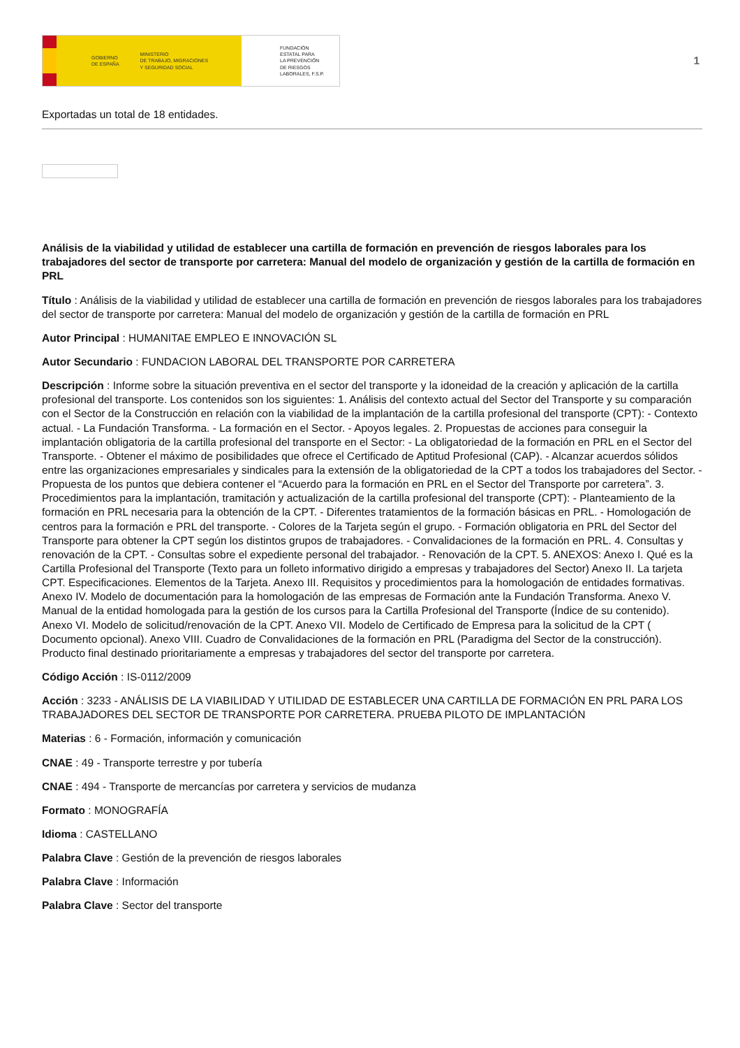GOBIERNO
DE ESPAÑA MINISTERIO
DE TRABAJO, MIGRACIONES
Y SEGURIDAD SOCIAL
FUNDACIÓN
ESTATAL PARA
LA PREVENCIÓN
DE RIESGOS
LABORALES, F.S.P.
1
Exportadas un total de 18 entidades.
Análisis de la viabilidad y utilidad de establecer una cartilla de formación en prevención de riesgos laborales para los trabajadores del sector de transporte por carretera: Manual del modelo de organización y gestión de la cartilla de formación en PRL
Título : Análisis de la viabilidad y utilidad de establecer una cartilla de formación en prevención de riesgos laborales para los trabajadores del sector de transporte por carretera: Manual del modelo de organización y gestión de la cartilla de formación en PRL
Autor Principal : HUMANITAE EMPLEO E INNOVACIÓN SL
Autor Secundario : FUNDACION LABORAL DEL TRANSPORTE POR CARRETERA
Descripción : Informe sobre la situación preventiva en el sector del transporte y la idoneidad de la creación y aplicación de la cartilla profesional del transporte. Los contenidos son los siguientes: 1. Análisis del contexto actual del Sector del Transporte y su comparación con el Sector de la Construcción en relación con la viabilidad de la implantación de la cartilla profesional del transporte (CPT): - Contexto actual. - La Fundación Transforma. - La formación en el Sector. - Apoyos legales. 2. Propuestas de acciones para conseguir la implantación obligatoria de la cartilla profesional del transporte en el Sector: - La obligatoriedad de la formación en PRL en el Sector del Transporte. - Obtener el máximo de posibilidades que ofrece el Certificado de Aptitud Profesional (CAP). - Alcanzar acuerdos sólidos entre las organizaciones empresariales y sindicales para la extensión de la obligatoriedad de la CPT a todos los trabajadores del Sector. - Propuesta de los puntos que debiera contener el “Acuerdo para la formación en PRL en el Sector del Transporte por carretera”. 3. Procedimientos para la implantación, tramitación y actualización de la cartilla profesional del transporte (CPT): - Planteamiento de la formación en PRL necesaria para la obtención de la CPT. - Diferentes tratamientos de la formación básicas en PRL. - Homologación de centros para la formación e PRL del transporte. - Colores de la Tarjeta según el grupo. - Formación obligatoria en PRL del Sector del Transporte para obtener la CPT según los distintos grupos de trabajadores. - Convalidaciones de la formación en PRL. 4. Consultas y renovación de la CPT. - Consultas sobre el expediente personal del trabajador. - Renovación de la CPT. 5. ANEXOS: Anexo I. Qué es la Cartilla Profesional del Transporte (Texto para un folleto informativo dirigido a empresas y trabajadores del Sector) Anexo II. La tarjeta CPT. Especificaciones. Elementos de la Tarjeta. Anexo III. Requisitos y procedimientos para la homologación de entidades formativas. Anexo IV. Modelo de documentación para la homologación de las empresas de Formación ante la Fundación Transforma. Anexo V. Manual de la entidad homologada para la gestión de los cursos para la Cartilla Profesional del Transporte (Índice de su contenido). Anexo VI. Modelo de solicitud/renovación de la CPT. Anexo VII. Modelo de Certificado de Empresa para la solicitud de la CPT ( Documento opcional). Anexo VIII. Cuadro de Convalidaciones de la formación en PRL (Paradigma del Sector de la construcción). Producto final destinado prioritariamente a empresas y trabajadores del sector del transporte por carretera.
Código Acción : IS-0112/2009
Acción : 3233 - ANÁLISIS DE LA VIABILIDAD Y UTILIDAD DE ESTABLECER UNA CARTILLA DE FORMACIÓN EN PRL PARA LOS TRABAJADORES DEL SECTOR DE TRANSPORTE POR CARRETERA. PRUEBA PILOTO DE IMPLANTACIÓN
Materias : 6 - Formación, información y comunicación
CNAE : 49 - Transporte terrestre y por tubería
CNAE : 494 - Transporte de mercancías por carretera y servicios de mudanza
Formato : MONOGRAFÍA
Idioma : CASTELLANO
Palabra Clave : Gestión de la prevención de riesgos laborales
Palabra Clave : Información
Palabra Clave : Sector del transporte